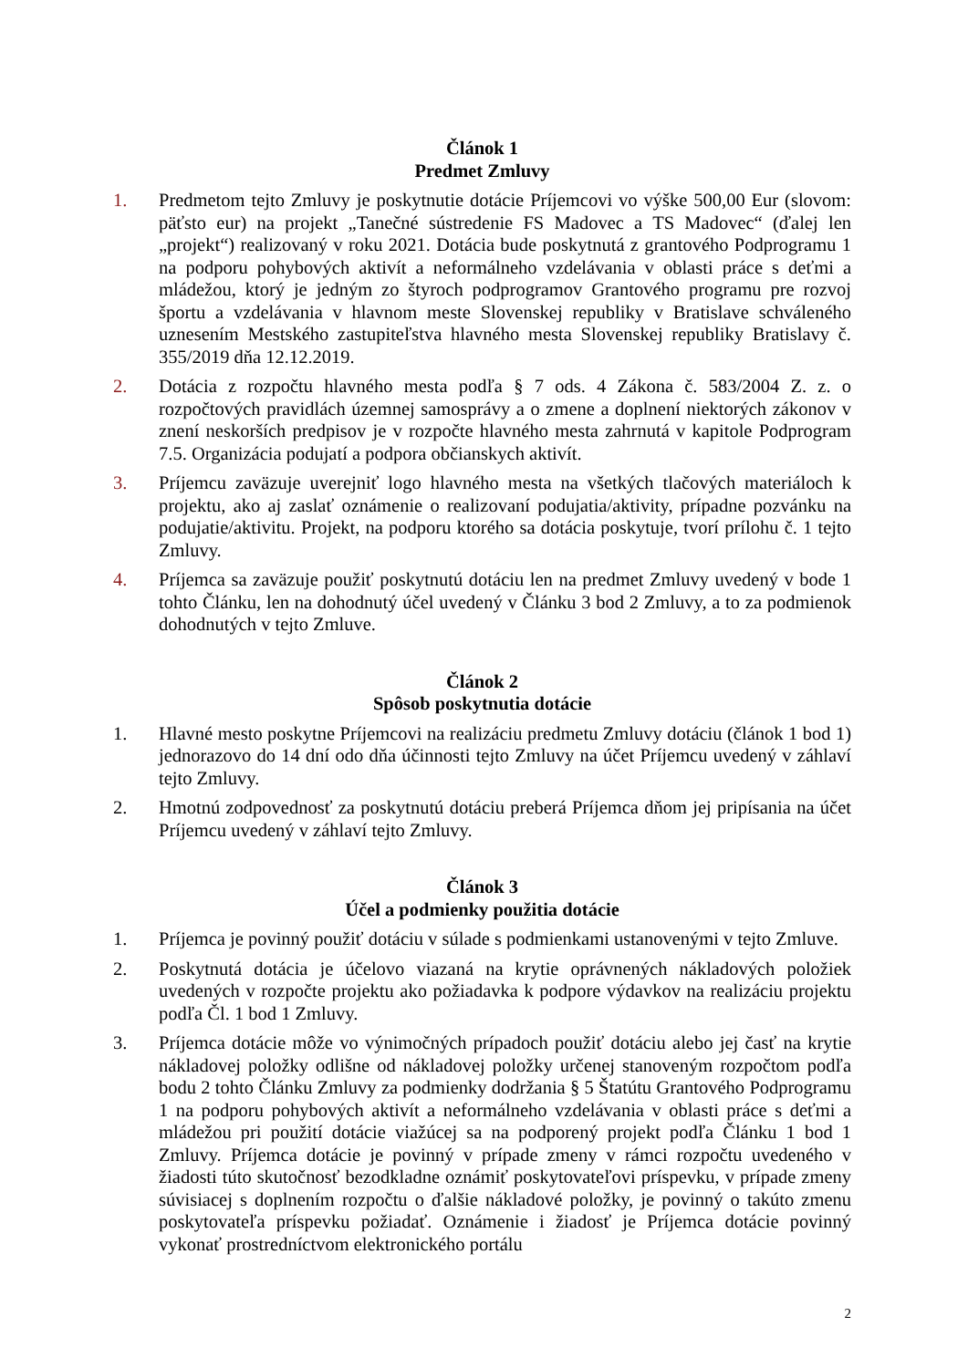Článok 1
Predmet Zmluvy
1. Predmetom tejto Zmluvy je poskytnutie dotácie Príjemcovi vo výške 500,00 Eur (slovom: päťsto eur) na projekt „Tanečné sústredenie FS Madovec a TS Madovec“ (ďalej len „projekt“) realizovaný v roku 2021. Dotácia bude poskytnutá z grantového Podprogramu 1 na podporu pohybových aktivít a neformálneho vzdelávania v oblasti práce s deťmi a mládežou, ktorý je jedným zo štyroch podprogramov Grantového programu pre rozvoj športu a vzdelávania v hlavnom meste Slovenskej republiky v Bratislave schváleného uznesením Mestského zastupiteľstva hlavného mesta Slovenskej republiky Bratislavy č. 355/2019 dňa 12.12.2019.
2. Dotácia z rozpočtu hlavného mesta podľa § 7 ods. 4 Zákona č. 583/2004 Z. z. o rozpočtových pravidlách územnej samosprávy a o zmene a doplnení niektorých zákonov v znení neskorších predpisov je v rozpočte hlavného mesta zahrnutá v kapitole Podprogram 7.5. Organizácia podujatí a podpora občianskych aktivít.
3. Príjemcu zaväzuje uverejniť logo hlavného mesta na všetkých tlačových materiáloch k projektu, ako aj zaslať oznámenie o realizovaní podujatia/aktivity, prípadne pozvánku na podujatie/aktivitu. Projekt, na podporu ktorého sa dotácia poskytuje, tvorí prílohu č. 1 tejto Zmluvy.
4. Príjemca sa zaväzuje použiť poskytnutú dotáciu len na predmet Zmluvy uvedený v bode 1 tohto Článku, len na dohodnutý účel uvedený v Článku 3 bod 2 Zmluvy, a to za podmienok dohodnutých v tejto Zmluve.
Článok 2
Spôsob poskytnutia dotácie
1. Hlavné mesto poskytne Príjemcovi na realizáciu predmetu Zmluvy dotáciu (článok 1 bod 1) jednorazovo do 14 dní odo dňa účinnosti tejto Zmluvy na účet Príjemcu uvedený v záhlaví tejto Zmluvy.
2. Hmotnú zodpovednosť za poskytnutú dotáciu preberá Príjemca dňom jej pripísania na účet Príjemcu uvedený v záhlaví tejto Zmluvy.
Článok 3
Účel a podmienky použitia dotácie
1. Príjemca je povinný použiť dotáciu v súlade s podmienkami ustanovenými v tejto Zmluve.
2. Poskytnutá dotácia je účelovo viazaná na krytie oprávnených nákladových položiek uvedených v rozpočte projektu ako požiadavka k podpore výdavkov na realizáciu projektu podľa Čl. 1 bod 1 Zmluvy.
3. Príjemca dotácie môže vo výnimočných prípadoch použiť dotáciu alebo jej časť na krytie nákladovej položky odlišne od nákladovej položky určenej stanoveným rozpočtom podľa bodu 2 tohto Článku Zmluvy za podmienky dodržania § 5 Štatútu Grantového Podprogramu 1 na podporu pohybových aktivít a neformálneho vzdelávania v oblasti práce s deťmi a mládežou pri použití dotácie viažúcej sa na podporený projekt podľa Článku 1 bod 1 Zmluvy. Príjemca dotácie je povinný v prípade zmeny v rámci rozpočtu uvedeného v žiadosti túto skutočnosť bezodkladne oznámiť poskytovateľovi príspevku, v prípade zmeny súvisiacej s doplnením rozpočtu o ďalšie nákladové položky, je povinný o takúto zmenu poskytovateľa príspevku požiadať. Oznámenie i žiadosť je Príjemca dotácie povinný vykonať prostredníctvom elektronického portálu
2